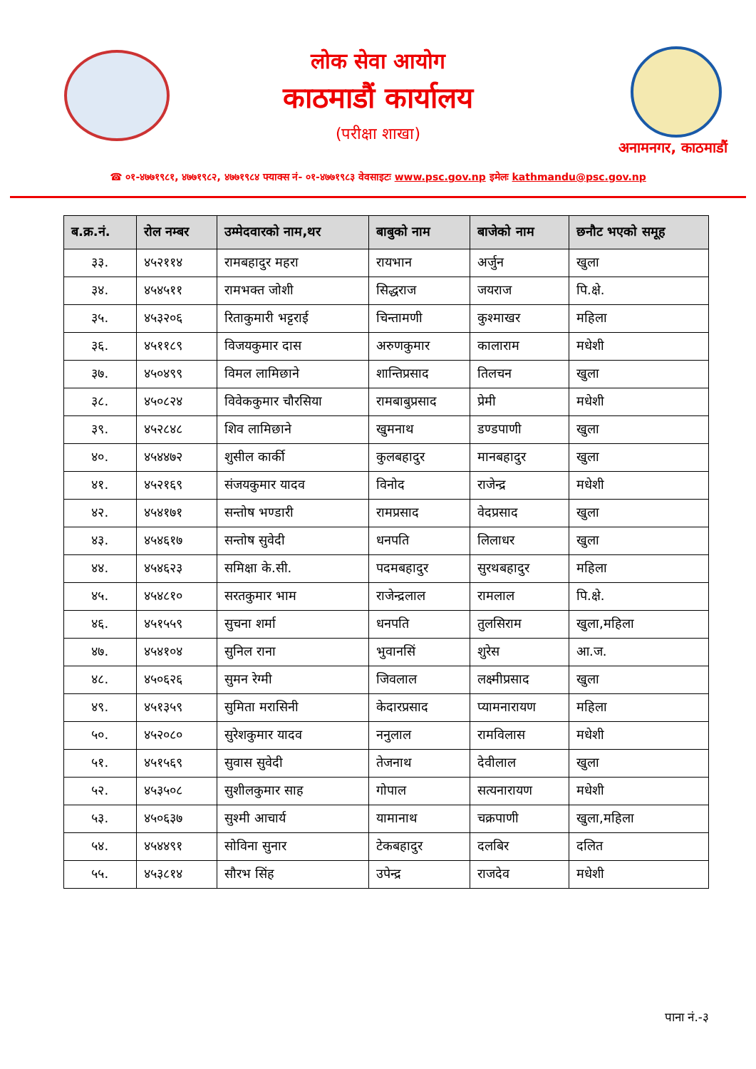लोक सेवा आयोग
काठमाडौं कार्यालय
(परीक्षा शाखा)
अनामनगर, काठमाडौं
☎ ०१-४७७१९८१, ४७७१९८२, ४७७१९८४ फ्याक्स नं- ०१-४७७१९८३ वेवसाइटः www.psc.gov.np इमेलः kathmandu@psc.gov.np
| ब.क्र.नं. | रोल नम्बर | उम्मेदवारको नाम,थर | बाबुको नाम | बाजेको नाम | छनौट भएको समूह |
| --- | --- | --- | --- | --- | --- |
| ३३. | ४५२११४ | रामबहादुर महरा | रायभान | अर्जुन | खुला |
| ३४. | ४५४५११ | रामभक्त जोशी | सिद्धराज | जयराज | पि.क्षे. |
| ३५. | ४५३२०६ | रिताकुमारी भट्टराई | चिन्तामणी | कुश्माखर | महिला |
| ३६. | ४५११८९ | विजयकुमार दास | अरुणकुमार | कालाराम | मधेशी |
| ३७. | ४५०४९९ | विमल लामिछाने | शान्तिप्रसाद | तिलचन | खुला |
| ३८. | ४५०८२४ | विवेककुमार चौरसिया | रामबाबुप्रसाद | प्रेमी | मधेशी |
| ३९. | ४५२८४८ | शिव लामिछाने | खुमनाथ | डण्डपाणी | खुला |
| ४०. | ४५४४७२ | शुसील कार्की | कुलबहादुर | मानबहादुर | खुला |
| ४१. | ४५२१६९ | संजयकुमार यादव | विनोद | राजेन्द्र | मधेशी |
| ४२. | ४५४१७१ | सन्तोष भण्डारी | रामप्रसाद | वेदप्रसाद | खुला |
| ४३. | ४५४६१७ | सन्तोष सुवेदी | धनपति | लिलाधर | खुला |
| ४४. | ४५४६२३ | समिक्षा के.सी. | पदमबहादुर | सुरथबहादुर | महिला |
| ४५. | ४५४८१० | सरतकुमार भाम | राजेन्द्रलाल | रामलाल | पि.क्षे. |
| ४६. | ४५१५५९ | सुचना शर्मा | धनपति | तुलसिराम | खुला,महिला |
| ४७. | ४५४१०४ | सुनिल राना | भुवानसिं | शुरेस | आ.ज. |
| ४८. | ४५०६२६ | सुमन रेग्मी | जिवलाल | लक्ष्मीप्रसाद | खुला |
| ४९. | ४५१३५९ | सुमिता मरासिनी | केदारप्रसाद | प्यामनारायण | महिला |
| ५०. | ४५२०८० | सुरेशकुमार यादव | ननुलाल | रामविलास | मधेशी |
| ५१. | ४५१५६९ | सुवास सुवेदी | तेजनाथ | देवीलाल | खुला |
| ५२. | ४५३५०८ | सुशीलकुमार साह | गोपाल | सत्यनारायण | मधेशी |
| ५३. | ४५०६३७ | सुश्मी आचार्य | यामानाथ | चक्रपाणी | खुला,महिला |
| ५४. | ४५४४९१ | सोविना सुनार | टेकबहादुर | दलबिर | दलित |
| ५५. | ४५३८१४ | सौरभ सिंह | उपेन्द्र | राजदेव | मधेशी |
पाना नं.-३